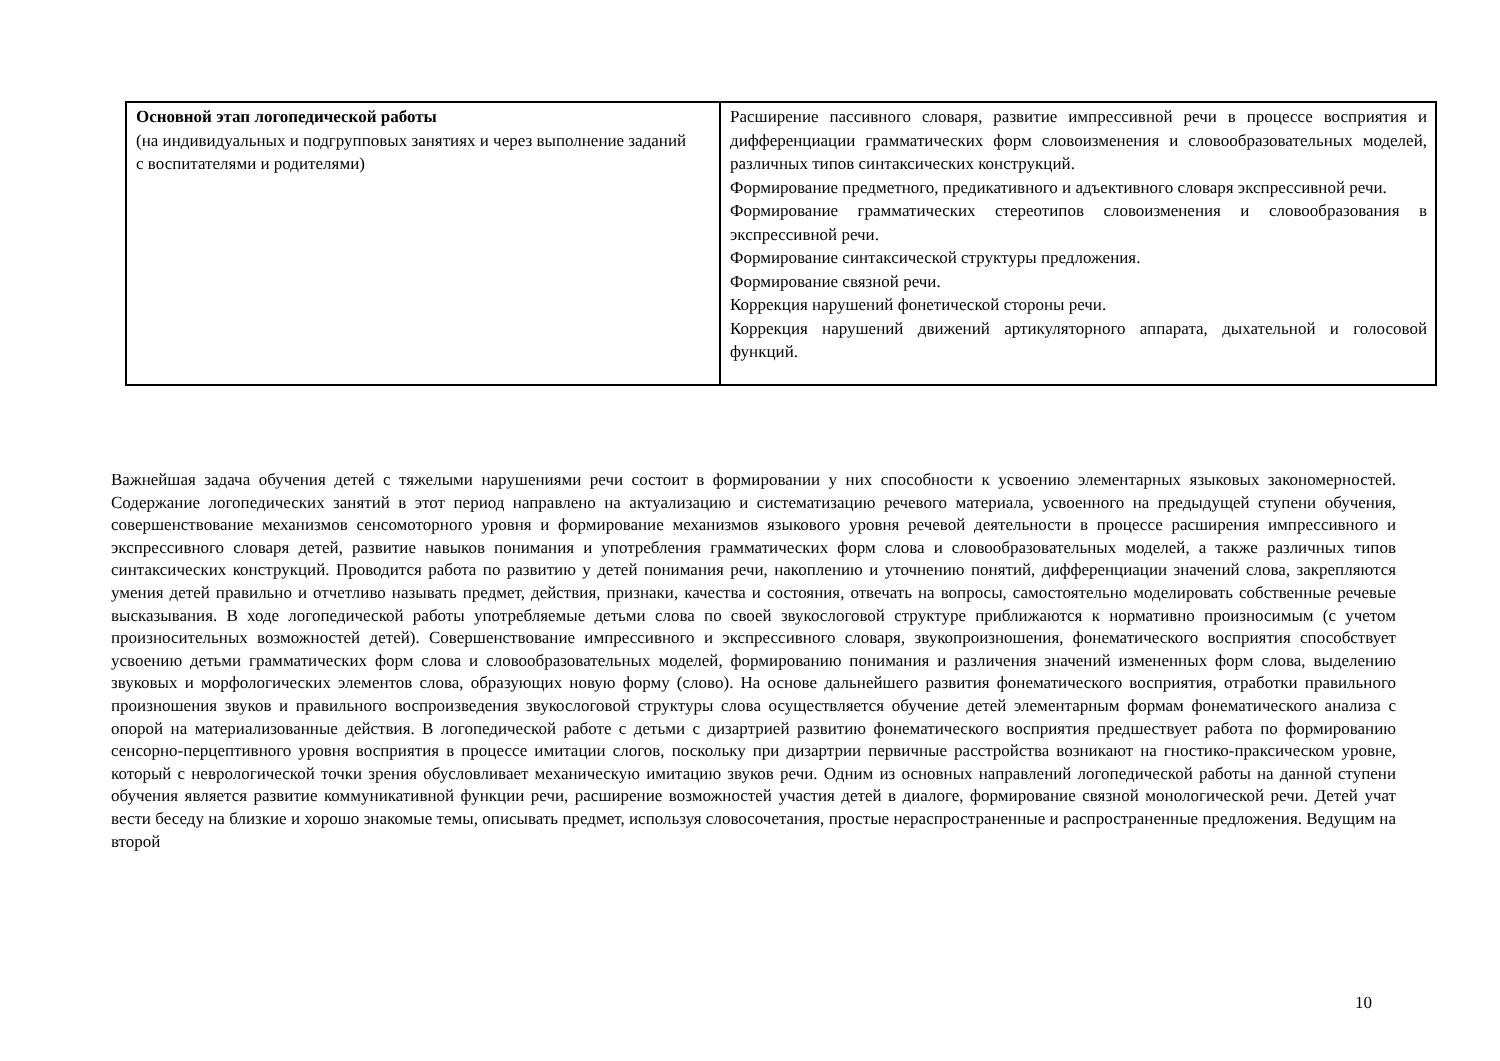| Основной этап логопедической работы (на индивидуальных и подгрупповых занятиях и через выполнение заданий с воспитателями и родителями) | Расширение пассивного словаря, развитие импрессивной речи в процессе восприятия и дифференциации грамматических форм словоизменения и словообразовательных моделей, различных типов синтаксических конструкций. Формирование предметного, предикативного и адъективного словаря экспрессивной речи. Формирование грамматических стереотипов словоизменения и словообразования в экспрессивной речи. Формирование синтаксической структуры предложения. Формирование связной речи. Коррекция нарушений фонетической стороны речи. Коррекция нарушений движений артикуляторного аппарата, дыхательной и голосовой функций. |
Важнейшая задача обучения детей с тяжелыми нарушениями речи состоит в формировании у них способности к усвоению элементарных языковых закономерностей. Содержание логопедических занятий в этот период направлено на актуализацию и систематизацию речевого материала, усвоенного на предыдущей ступени обучения, совершенствование механизмов сенсомоторного уровня и формирование механизмов языкового уровня речевой деятельности в процессе расширения импрессивного и экспрессивного словаря детей, развитие навыков понимания и употребления грамматических форм слова и словообразовательных моделей, а также различных типов синтаксических конструкций. Проводится работа по развитию у детей понимания речи, накоплению и уточнению понятий, дифференциации значений слова, закрепляются умения детей правильно и отчетливо называть предмет, действия, признаки, качества и состояния, отвечать на вопросы, самостоятельно моделировать собственные речевые высказывания. В ходе логопедической работы употребляемые детьми слова по своей звукослоговой структуре приближаются к нормативно произносимым (с учетом произносительных возможностей детей). Совершенствование импрессивного и экспрессивного словаря, звукопроизношения, фонематического восприятия способствует усвоению детьми грамматических форм слова и словообразовательных моделей, формированию понимания и различения значений измененных форм слова, выделению звуковых и морфологических элементов слова, образующих новую форму (слово). На основе дальнейшего развития фонематического восприятия, отработки правильного произношения звуков и правильного воспроизведения звукослоговой структуры слова осуществляется обучение детей элементарным формам фонематического анализа с опорой на материализованные действия. В логопедической работе с детьми с дизартрией развитию фонематического восприятия предшествует работа по формированию сенсорно-перцептивного уровня восприятия в процессе имитации слогов, поскольку при дизартрии первичные расстройства возникают на гностико-праксическом уровне, который с неврологической точки зрения обусловливает механическую имитацию звуков речи. Одним из основных направлений логопедической работы на данной ступени обучения является развитие коммуникативной функции речи, расширение возможностей участия детей в диалоге, формирование связной монологической речи. Детей учат вести беседу на близкие и хорошо знакомые темы, описывать предмет, используя словосочетания, простые нераспространенные и распространенные предложения. Ведущим на второй
10